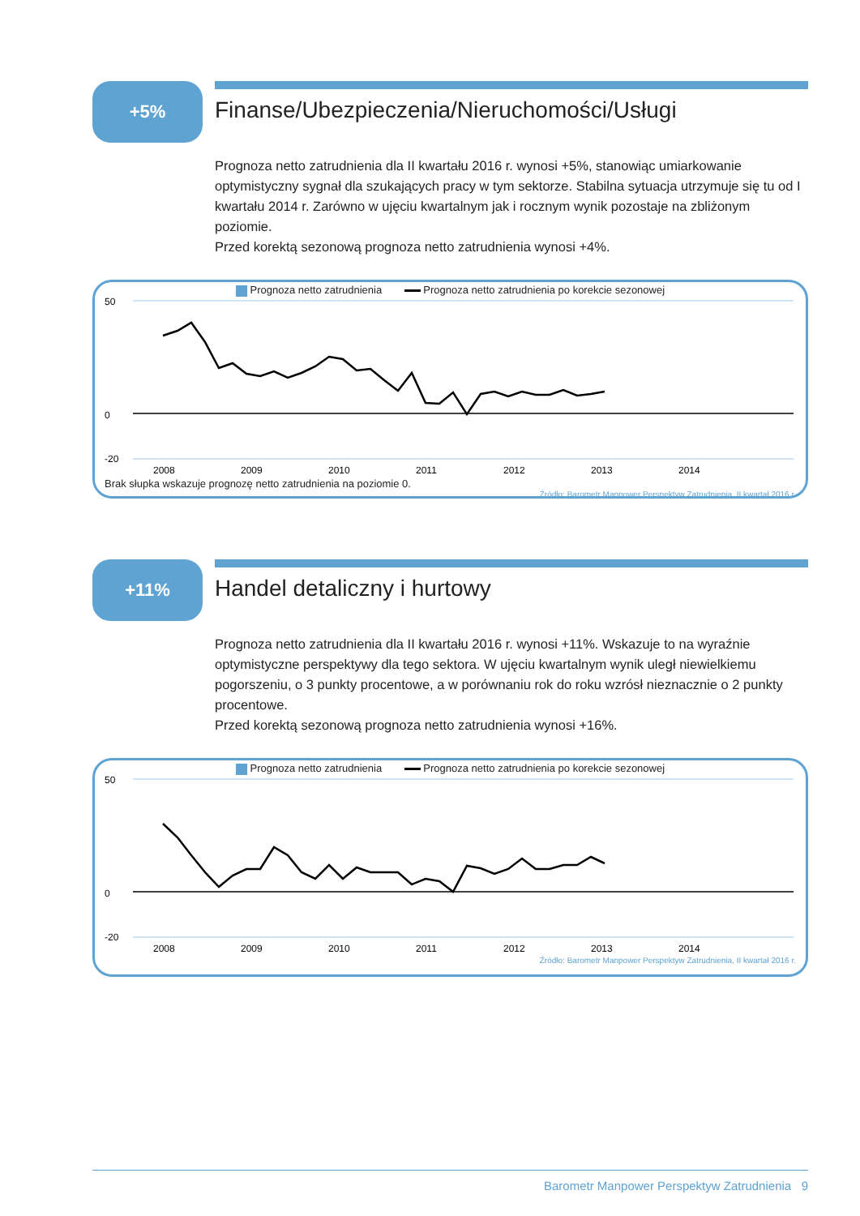+5%
Finanse/Ubezpieczenia/Nieruchomości/Usługi
Prognoza netto zatrudnienia dla II kwartału 2016 r. wynosi +5%, stanowiąc umiarkowanie optymistyczny sygnał dla szukających pracy w tym sektorze. Stabilna sytuacja utrzymuje się tu od I kwartału 2014 r. Zarówno w ujęciu kwartalnym jak i rocznym wynik pozostaje na zbliżonym poziomie.
Przed korektą sezonową prognoza netto zatrudnienia wynosi +4%.
Prognoza netto zatrudnienia Prognoza netto zatrudnienia po korekcie sezonowej
50
0
-20
2008
2009
2010
2011
2012
2013
2014
Brak słupka wskazuje prognozę netto zatrudnienia na poziomie 0.
Źródło: Barometr Manpower Perspektyw Zatrudnienia, II kwartał 2016 r.
+11%
Handel detaliczny i hurtowy
Prognoza netto zatrudnienia dla II kwartału 2016 r. wynosi +11%. Wskazuje to na wyraźnie optymistyczne perspektywy dla tego sektora. W ujęciu kwartalnym wynik uległ niewielkiemu pogorszeniu, o 3 punkty procentowe, a w porównaniu rok do roku wzrósł nieznacznie o 2 punkty procentowe.
Przed korektą sezonową prognoza netto zatrudnienia wynosi +16%.
Prognoza netto zatrudnienia Prognoza netto zatrudnienia po korekcie sezonowej
50
0
-20
2008
2009
2010
2011
2012
2013
2014
Źródło: Barometr Manpower Perspektyw Zatrudnienia, II kwartał 2016 r.
Barometr Manpower Perspektyw Zatrudnienia 9